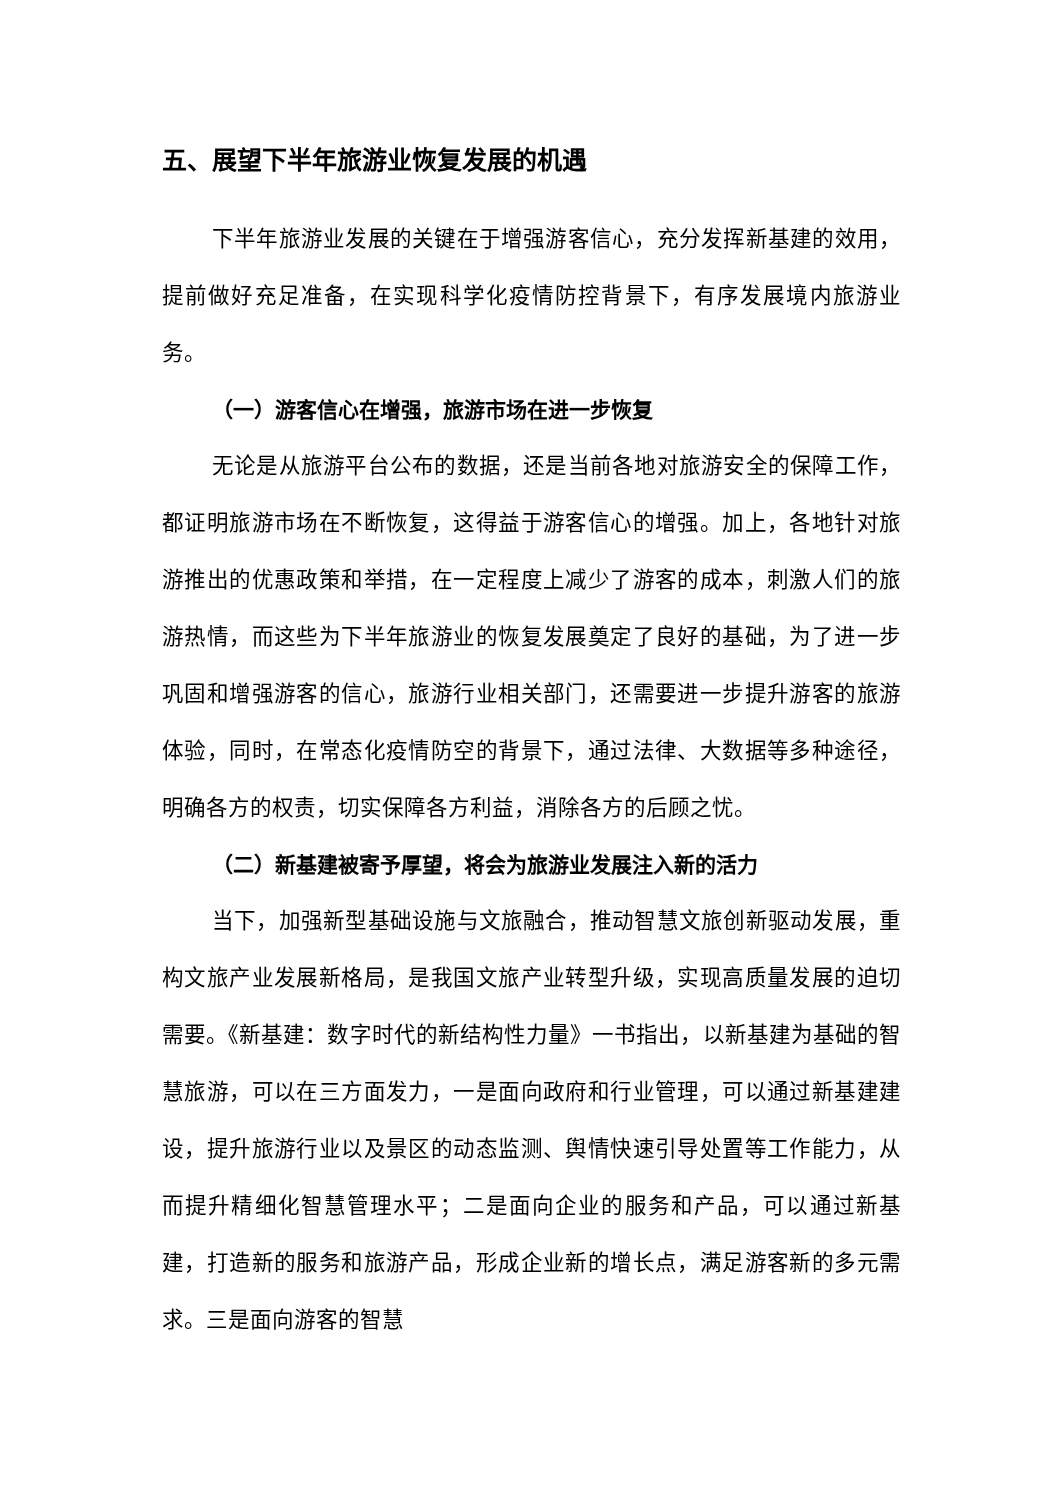五、展望下半年旅游业恢复发展的机遇
下半年旅游业发展的关键在于增强游客信心，充分发挥新基建的效用，提前做好充足准备，在实现科学化疫情防控背景下，有序发展境内旅游业务。
（一）游客信心在增强，旅游市场在进一步恢复
无论是从旅游平台公布的数据，还是当前各地对旅游安全的保障工作，都证明旅游市场在不断恢复，这得益于游客信心的增强。加上，各地针对旅游推出的优惠政策和举措，在一定程度上减少了游客的成本，刺激人们的旅游热情，而这些为下半年旅游业的恢复发展奠定了良好的基础，为了进一步巩固和增强游客的信心，旅游行业相关部门，还需要进一步提升游客的旅游体验，同时，在常态化疫情防空的背景下，通过法律、大数据等多种途径，明确各方的权责，切实保障各方利益，消除各方的后顾之忧。
（二）新基建被寄予厚望，将会为旅游业发展注入新的活力
当下，加强新型基础设施与文旅融合，推动智慧文旅创新驱动发展，重构文旅产业发展新格局，是我国文旅产业转型升级，实现高质量发展的迫切需要。《新基建：数字时代的新结构性力量》一书指出，以新基建为基础的智慧旅游，可以在三方面发力，一是面向政府和行业管理，可以通过新基建建设，提升旅游行业以及景区的动态监测、舆情快速引导处置等工作能力，从而提升精细化智慧管理水平；二是面向企业的服务和产品，可以通过新基建，打造新的服务和旅游产品，形成企业新的增长点，满足游客新的多元需求。三是面向游客的智慧